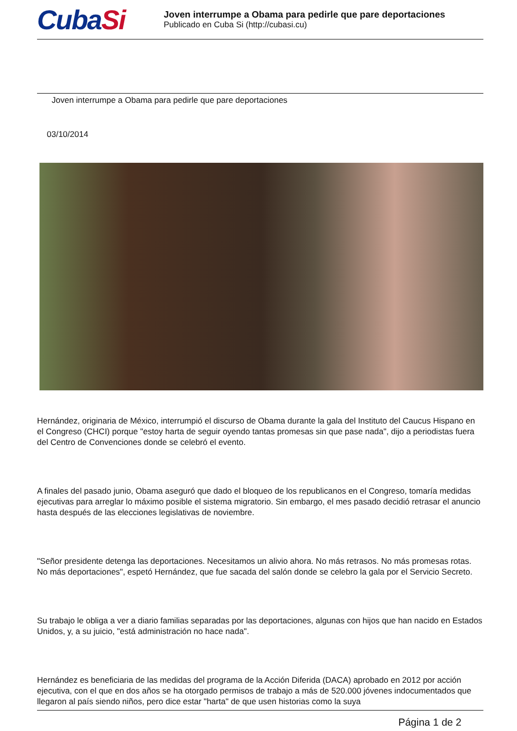CubaSi
Joven interrumpe a Obama para pedirle que pare deportaciones
Publicado en Cuba Si (http://cubasi.cu)
Joven interrumpe a Obama para pedirle que pare deportaciones
03/10/2014
Hernández, originaria de México, interrumpió el discurso de Obama durante la gala del Instituto del Caucus Hispano en el Congreso (CHCI) porque "estoy harta de seguir oyendo tantas promesas sin que pase nada", dijo a periodistas fuera del Centro de Convenciones donde se celebró el evento.
A finales del pasado junio, Obama aseguró que dado el bloqueo de los republicanos en el Congreso, tomaría medidas ejecutivas para arreglar lo máximo posible el sistema migratorio. Sin embargo, el mes pasado decidió retrasar el anuncio hasta después de las elecciones legislativas de noviembre.
"Señor presidente detenga las deportaciones. Necesitamos un alivio ahora. No más retrasos. No más promesas rotas. No más deportaciones", espetó Hernández, que fue sacada del salón donde se celebro la gala por el Servicio Secreto.
Su trabajo le obliga a ver a diario familias separadas por las deportaciones, algunas con hijos que han nacido en Estados Unidos, y, a su juicio, "está administración no hace nada".
Hernández es beneficiaria de las medidas del programa de la Acción Diferida (DACA) aprobado en 2012 por acción ejecutiva, con el que en dos años se ha otorgado permisos de trabajo a más de 520.000 jóvenes indocumentados que llegaron al país siendo niños, pero dice estar "harta" de que usen historias como la suya
Página 1 de 2